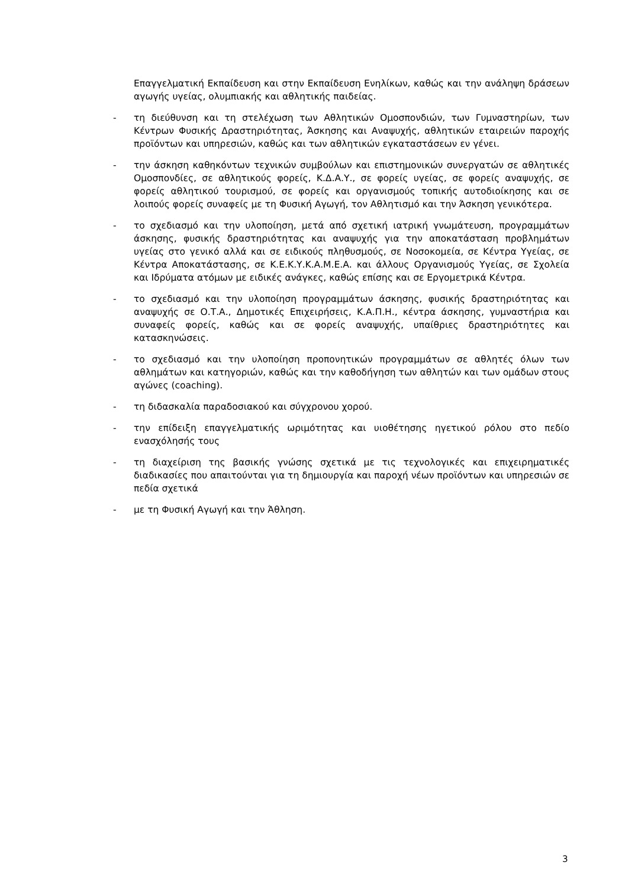Επαγγελματική Εκπαίδευση και στην Εκπαίδευση Ενηλίκων, καθώς και την ανάληψη δράσεων αγωγής υγείας, ολυμπιακής και αθλητικής παιδείας.
- τη διεύθυνση και τη στελέχωση των Αθλητικών Ομοσπονδιών, των Γυμναστηρίων, των Κέντρων Φυσικής Δραστηριότητας, Άσκησης και Αναψυχής, αθλητικών εταιρειών παροχής προϊόντων και υπηρεσιών, καθώς και των αθλητικών εγκαταστάσεων εν γένει.
- την άσκηση καθηκόντων τεχνικών συμβούλων και επιστημονικών συνεργατών σε αθλητικές Ομοσπονδίες, σε αθλητικούς φορείς, Κ.Δ.Α.Υ., σε φορείς υγείας, σε φορείς αναψυχής, σε φορείς αθλητικού τουρισμού, σε φορείς και οργανισμούς τοπικής αυτοδιοίκησης και σε λοιπούς φορείς συναφείς με τη Φυσική Αγωγή, τον Αθλητισμό και την Άσκηση γενικότερα.
- το σχεδιασμό και την υλοποίηση, μετά από σχετική ιατρική γνωμάτευση, προγραμμάτων άσκησης, φυσικής δραστηριότητας και αναψυχής για την αποκατάσταση προβλημάτων υγείας στο γενικό αλλά και σε ειδικούς πληθυσμούς, σε Νοσοκομεία, σε Κέντρα Υγείας, σε Κέντρα Αποκατάστασης, σε Κ.Ε.Κ.Υ.Κ.Α.Μ.Ε.Α. και άλλους Οργανισμούς Υγείας, σε Σχολεία και Ιδρύματα ατόμων με ειδικές ανάγκες, καθώς επίσης και σε Εργομετρικά Κέντρα.
- το σχεδιασμό και την υλοποίηση προγραμμάτων άσκησης, φυσικής δραστηριότητας και αναψυχής σε Ο.Τ.Α., Δημοτικές Επιχειρήσεις, Κ.Α.Π.Η., κέντρα άσκησης, γυμναστήρια και συναφείς φορείς, καθώς και σε φορείς αναψυχής, υπαίθριες δραστηριότητες και κατασκηνώσεις.
- το σχεδιασμό και την υλοποίηση προπονητικών προγραμμάτων σε αθλητές όλων των αθλημάτων και κατηγοριών, καθώς και την καθοδήγηση των αθλητών και των ομάδων στους αγώνες (coaching).
- τη διδασκαλία παραδοσιακού και σύγχρονου χορού.
- την επίδειξη επαγγελματικής ωριμότητας και υιοθέτησης ηγετικού ρόλου στο πεδίο ενασχόλησής τους
- τη διαχείριση της βασικής γνώσης σχετικά με τις τεχνολογικές και επιχειρηματικές διαδικασίες που απαιτούνται για τη δημιουργία και παροχή νέων προϊόντων και υπηρεσιών σε πεδία σχετικά
- με τη Φυσική Αγωγή και την Άθληση.
3